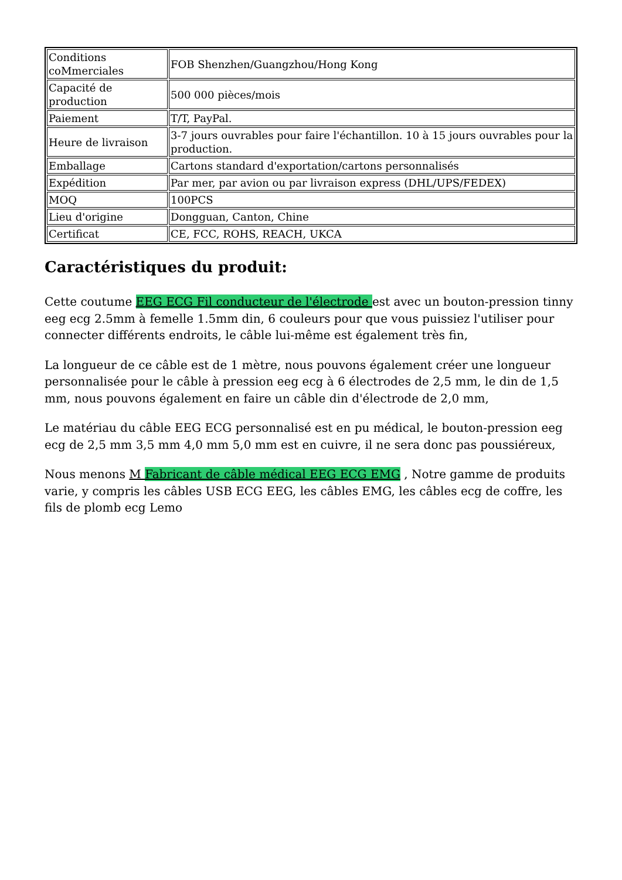| Conditions coMmerciales | FOB Shenzhen/Guangzhou/Hong Kong |
| Capacité de production | 500 000 pièces/mois |
| Paiement | T/T, PayPal. |
| Heure de livraison | 3-7 jours ouvrables pour faire l'échantillon. 10 à 15 jours ouvrables pour la production. |
| Emballage | Cartons standard d'exportation/cartons personnalisés |
| Expédition | Par mer, par avion ou par livraison express (DHL/UPS/FEDEX) |
| MOQ | 100PCS |
| Lieu d'origine | Dongguan, Canton, Chine |
| Certificat | CE, FCC, ROHS, REACH, UKCA |
Caractéristiques du produit:
Cette coutume EEG ECG Fil conducteur de l'électrode est avec un bouton-pression tinny eeg ecg 2.5mm à femelle 1.5mm din, 6 couleurs pour que vous puissiez l'utiliser pour connecter différents endroits, le câble lui-même est également très fin,
La longueur de ce câble est de 1 mètre, nous pouvons également créer une longueur personnalisée pour le câble à pression eeg ecg à 6 électrodes de 2,5 mm, le din de 1,5 mm, nous pouvons également en faire un câble din d'électrode de 2,0 mm,
Le matériau du câble EEG ECG personnalisé est en pu médical, le bouton-pression eeg ecg de 2,5 mm 3,5 mm 4,0 mm 5,0 mm est en cuivre, il ne sera donc pas poussiéreux,
Nous menons M Fabricant de câble médical EEG ECG EMG , Notre gamme de produits varie, y compris les câbles USB ECG EEG, les câbles EMG, les câbles ecg de coffre, les fils de plomb ecg Lemo